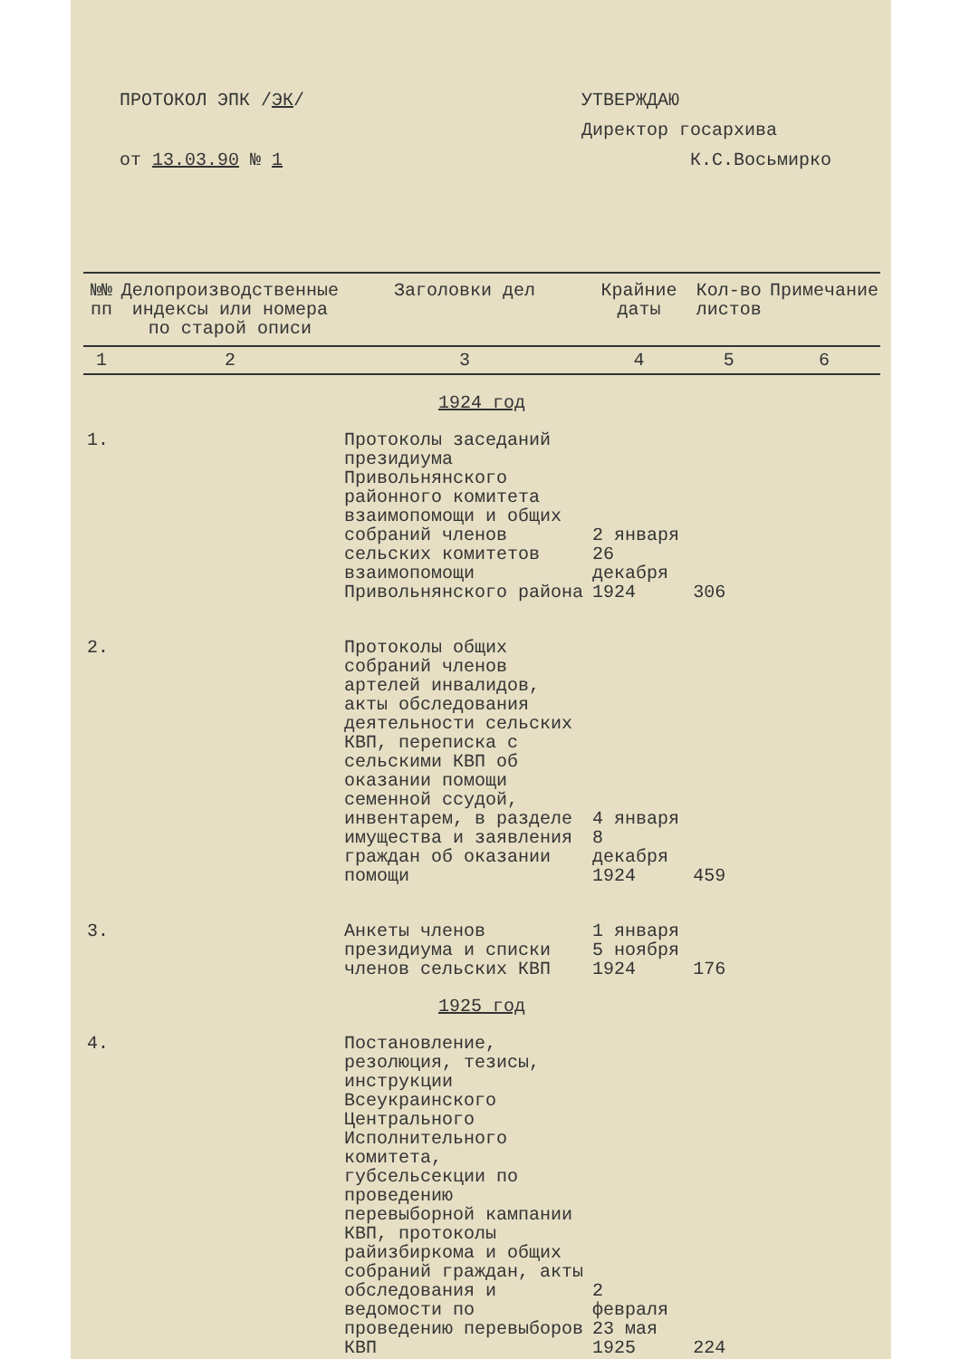ПРОТОКОЛ ЭПК /ЭК/
от 13.03.90 № 1
УТВЕРЖДАЮ
Директор госархива
К.С.Восьмирко
| №№ пп | Делопроизводственные индексы или номера по старой описи | Заголовки дел | Крайние даты | Кол-во листов | Примечание |
| --- | --- | --- | --- | --- | --- |
| 1 | 2 | 3 | 4 | 5 | 6 |
| 1924 год | | | | | |
| 1. | | Протоколы заседаний президиума Привольнянского районного комитета взаимопомощи и общих собраний членов сельских комитетов взаимопомощи Привольнянского района | 2 января 26 декабря 1924 | 306 | |
| 2. | | Протоколы общих собраний членов артелей инвалидов, акты обследования деятельности сельских КВП, переписка с сельскими КВП об оказании помощи семенной ссудой, инвентарем, в разделе имущества и заявления граждан об оказании помощи | 4 января 8 декабря 1924 | 459 | |
| 3. | | Анкеты членов президиума и списки членов сельских КВП | 1 января 5 ноября 1924 | 176 | |
| 1925 год | | | | | |
| 4. | | Постановление, резолюция, тезисы, инструкции Всеукраинского Центрального Исполнительного комитета, губсельсекции по проведению перевыборной кампании КВП, протоколы райизбиркома и общих собраний граждан, акты обследования и ведомости по проведению перевыборов КВП | 2 февраля 23 мая 1925 | 224 | |